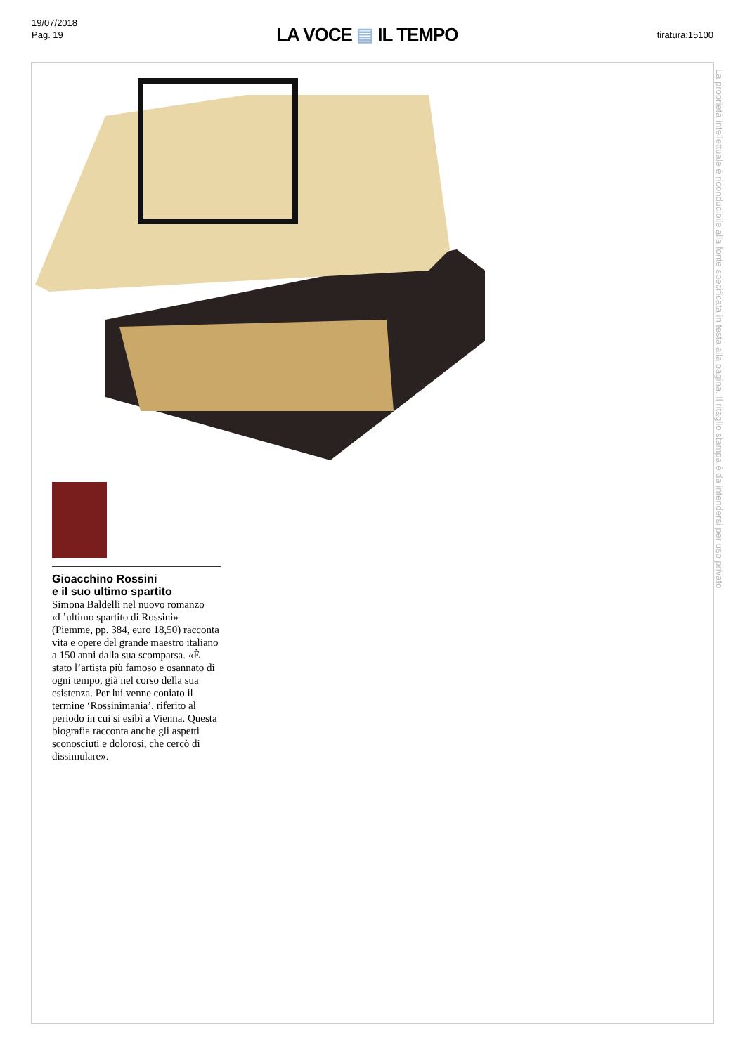19/07/2018
Pag. 19
LA VOCE ▤ IL TEMPO
tiratura:15100
La proprietà intellettuale è riconducibile alla fonte specificata in testa alla pagina. Il ritaglio stampa è da intendersi per uso privato
Gioacchino Rossini
e il suo ultimo spartito
Simona Baldelli nel nuovo romanzo «L’ultimo spartito di Rossini» (Piemme, pp. 384, euro 18,50) racconta vita e opere del grande maestro italiano a 150 anni dalla sua scomparsa. «È stato l’artista più famoso e osannato di ogni tempo, già nel corso della sua esistenza. Per lui venne coniato il termine ‘Rossinimania’, riferito al periodo in cui si esibì a Vienna. Questa biografia racconta anche gli aspetti sconosciuti e dolorosi, che cercò di dissimulare».